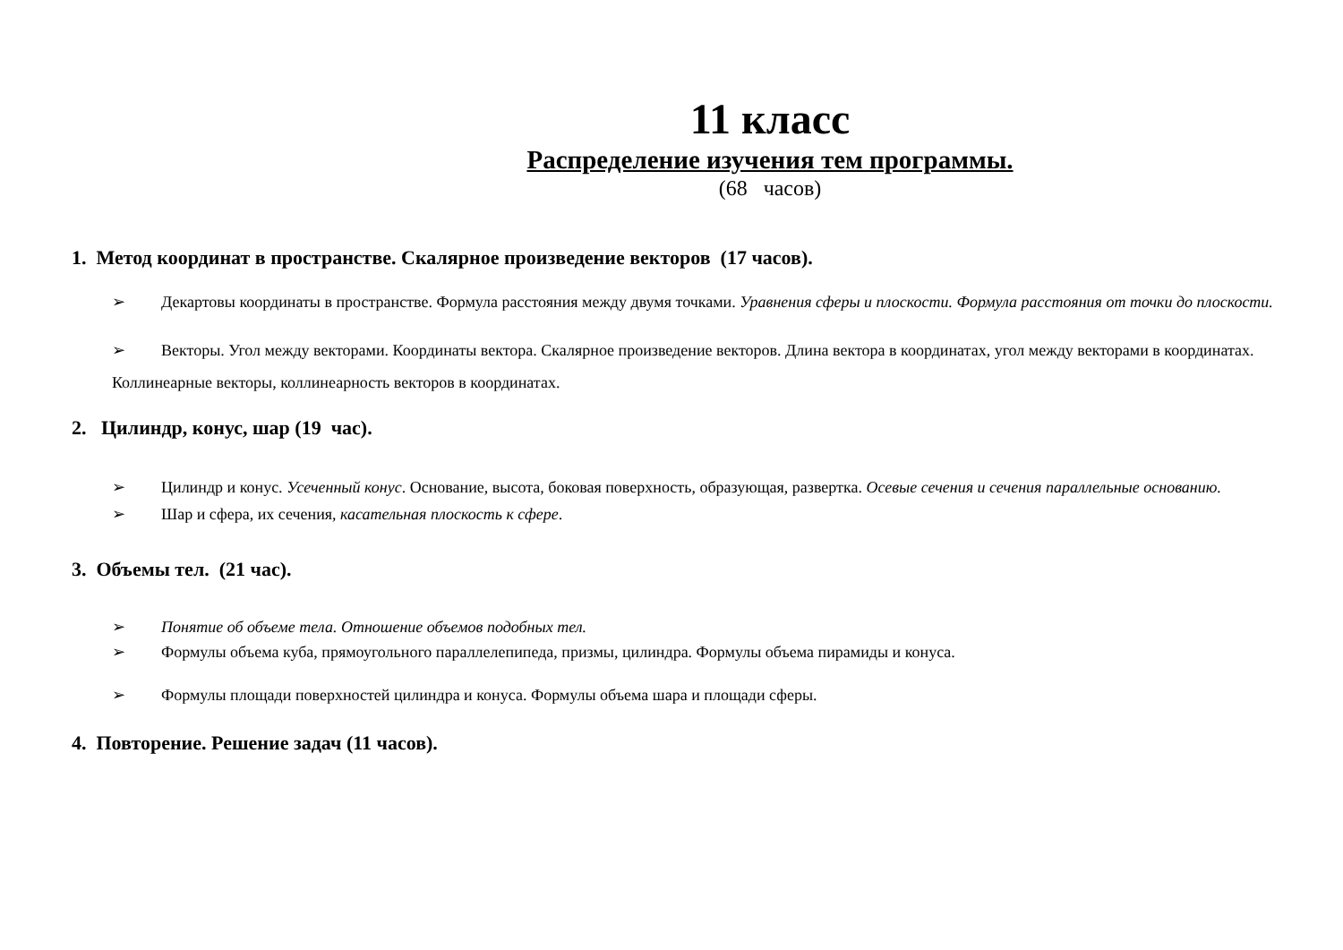11 класс
Распределение изучения тем программы.
(68 часов)
1. Метод координат в пространстве. Скалярное произведение векторов (17 часов).
➢ Декартовы координаты в пространстве. Формула расстояния между двумя точками. Уравнения сферы и плоскости. Формула расстояния от точки до плоскости.
➢ Векторы. Угол между векторами. Координаты вектора. Скалярное произведение векторов. Длина вектора в координатах, угол между векторами в координатах. Коллинеарные векторы, коллинеарность векторов в координатах.
2. Цилиндр, конус, шар (19 час).
➢ Цилиндр и конус. Усеченный конус. Основание, высота, боковая поверхность, образующая, развертка. Осевые сечения и сечения параллельные основанию.
➢ Шар и сфера, их сечения, касательная плоскость к сфере.
3. Объемы тел. (21 час).
➢ Понятие об объеме тела. Отношение объемов подобных тел.
➢ Формулы объема куба, прямоугольного параллелепипеда, призмы, цилиндра. Формулы объема пирамиды и конуса.
➢ Формулы площади поверхностей цилиндра и конуса. Формулы объема шара и площади сферы.
4. Повторение. Решение задач (11 часов).